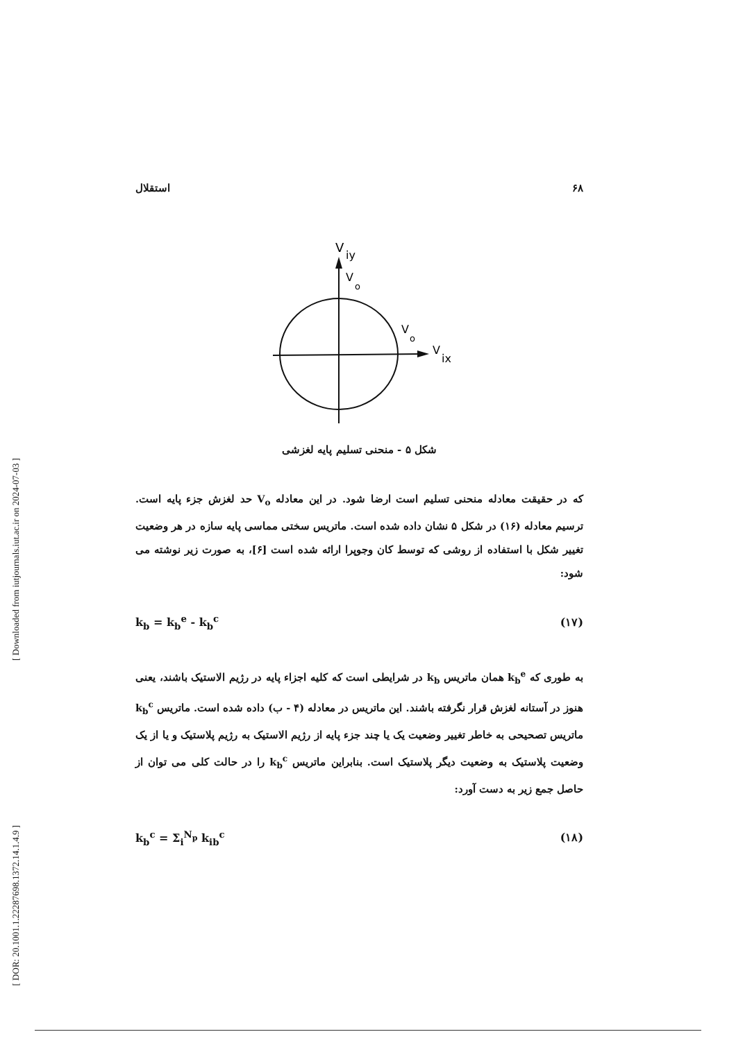[ Downloaded from iutjournals.iut.ac.ir on 2024-07-03 ]
[ DOR: 20.1001.1.22287698.1372.14.1.4.9 ]
۶۸ استقلال
V
iy
V
o
V
o
V
ix
شکل ۵ - منحنی تسلیم پایه لغزشی
که در حقیقت معادله منحنی تسلیم است ارضا شود. در این معادله V<sub>o</sub> حد لغزش جزء پایه است. ترسیم معادله (۱۶) در شکل ۵ نشان داده شده است. ماتریس سختی مماسی پایه سازه در هر وضعیت تغییر شکل با استفاده از روشی که توسط کان وجوپرا ارائه شده است [۶]، به صورت زیر نوشته می شود:
k<sub>b</sub> = k<sub>b</sub><sup>e</sup> - k<sub>b</sub><sup>c</sup> (۱۷)
به طوری که k<sub>b</sub><sup>e</sup> همان ماتریس k<sub>b</sub> در شرایطی است که کلیه اجزاء پایه در رژیم الاستیک باشند، یعنی هنوز در آستانه لغزش قرار نگرفته باشند. این ماتریس در معادله (۴ - ب) داده شده است. ماتریس k<sub>b</sub><sup>c</sup> ماتریس تصحیحی به خاطر تغییر وضعیت یک یا چند جزء پایه از رژیم الاستیک به رژیم پلاستیک و یا از یک وضعیت پلاستیک به وضعیت دیگر پلاستیک است. بنابراین ماتریس k<sub>b</sub><sup>c</sup> را در حالت کلی می توان از حاصل جمع زیر به دست آورد:
k<sub>b</sub><sup>c</sup> = Σ<sub>i</sub><sup>N<sub>p</sub></sup> k<sub>ib</sub><sup>c</sup> (۱۸)